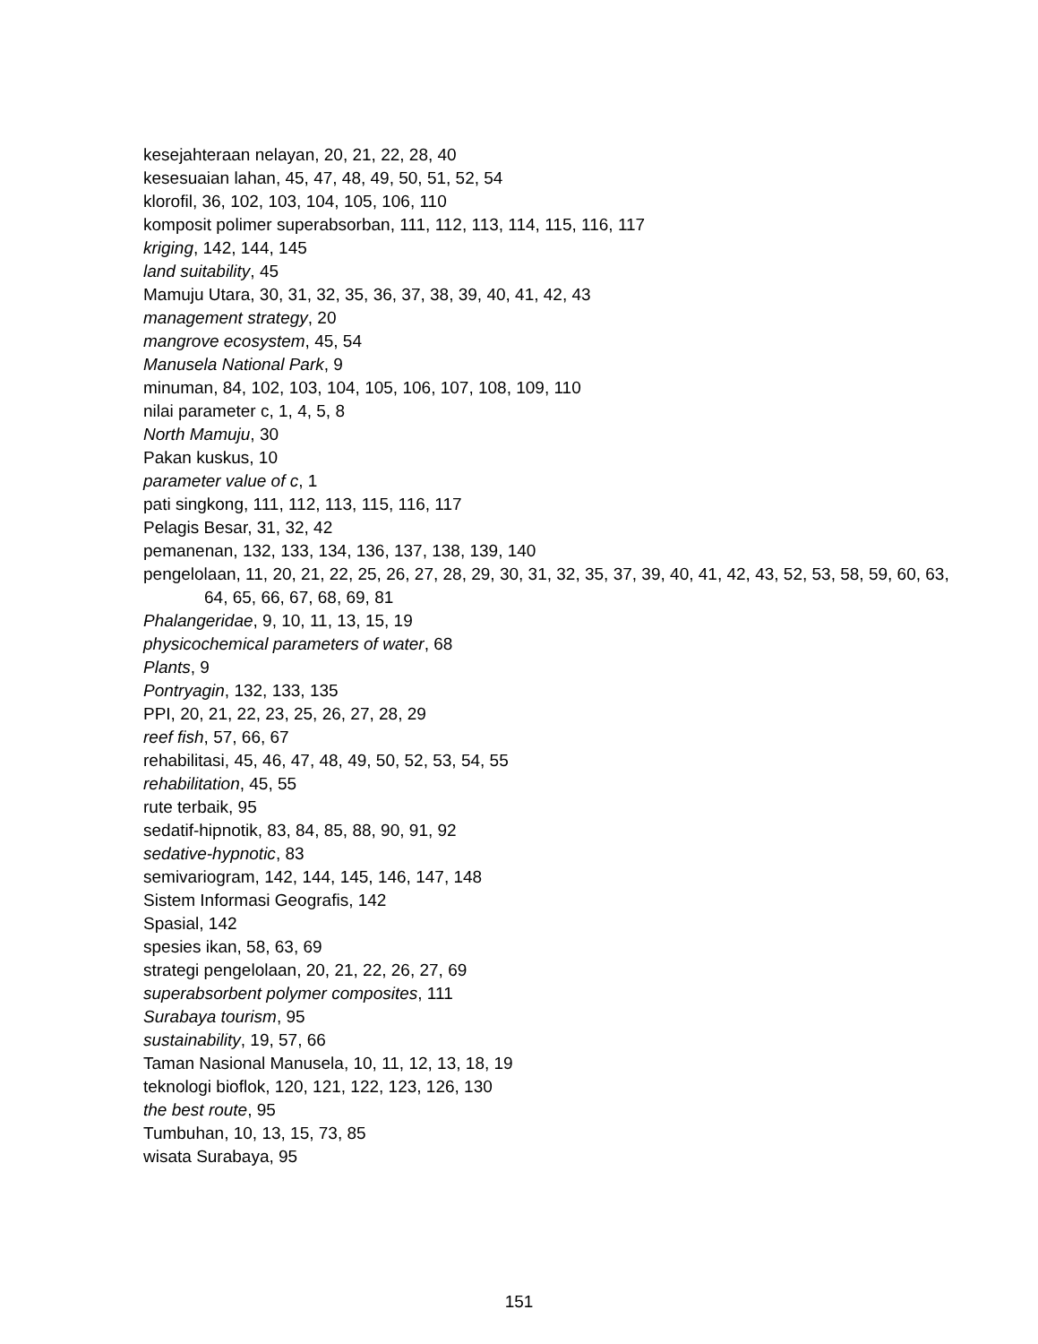kesejahteraan nelayan, 20, 21, 22, 28, 40
kesesuaian lahan, 45, 47, 48, 49, 50, 51, 52, 54
klorofil, 36, 102, 103, 104, 105, 106, 110
komposit polimer superabsorban, 111, 112, 113, 114, 115, 116, 117
kriging, 142, 144, 145
land suitability, 45
Mamuju Utara, 30, 31, 32, 35, 36, 37, 38, 39, 40, 41, 42, 43
management strategy, 20
mangrove ecosystem, 45, 54
Manusela National Park, 9
minuman, 84, 102, 103, 104, 105, 106, 107, 108, 109, 110
nilai parameter c, 1, 4, 5, 8
North Mamuju, 30
Pakan kuskus, 10
parameter value of c, 1
pati singkong, 111, 112, 113, 115, 116, 117
Pelagis Besar, 31, 32, 42
pemanenan, 132, 133, 134, 136, 137, 138, 139, 140
pengelolaan, 11, 20, 21, 22, 25, 26, 27, 28, 29, 30, 31, 32, 35, 37, 39, 40, 41, 42, 43, 52, 53, 58, 59, 60, 63, 64, 65, 66, 67, 68, 69, 81
Phalangeridae, 9, 10, 11, 13, 15, 19
physicochemical parameters of water, 68
Plants, 9
Pontryagin, 132, 133, 135
PPI, 20, 21, 22, 23, 25, 26, 27, 28, 29
reef fish, 57, 66, 67
rehabilitasi, 45, 46, 47, 48, 49, 50, 52, 53, 54, 55
rehabilitation, 45, 55
rute terbaik, 95
sedatif-hipnotik, 83, 84, 85, 88, 90, 91, 92
sedative-hypnotic, 83
semivariogram, 142, 144, 145, 146, 147, 148
Sistem Informasi Geografis, 142
Spasial, 142
spesies ikan, 58, 63, 69
strategi pengelolaan, 20, 21, 22, 26, 27, 69
superabsorbent polymer composites, 111
Surabaya tourism, 95
sustainability, 19, 57, 66
Taman Nasional Manusela, 10, 11, 12, 13, 18, 19
teknologi bioflok, 120, 121, 122, 123, 126, 130
the best route, 95
Tumbuhan, 10, 13, 15, 73, 85
wisata Surabaya, 95
151